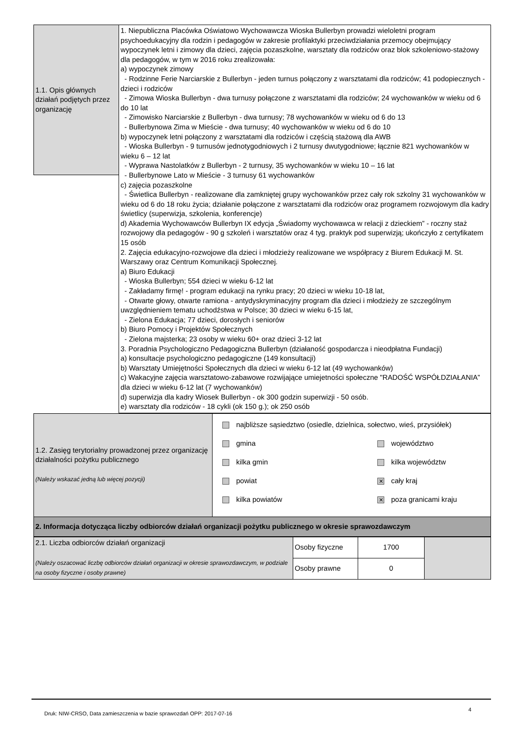| 1.1. Opis głównych działań podjętych przez organizację | 1. Niepubliczna Placówka Oświatowo Wychowawcza Wioska Bullerbyn prowadzi wieloletni program psychoedukacyjny dla rodzin i pedagogów w zakresie profilaktyki przeciwdziałania przemocy obejmujący wypoczynek letni i zimowy dla dzieci, zajęcia pozaszkolne, warsztaty dla rodziców oraz blok szkoleniowo-stażowy dla pedagogów, w tym w 2016 roku zrealizowała: a) wypoczynek zimowy - Rodzinne Ferie Narciarskie z Bullerbyn - jeden turnus połączony z warsztatami dla rodziców; 41 podopiecznych - dzieci i rodziców - Zimowa Wioska Bullerbyn - dwa turnusy połączone z warsztatami dla rodziców; 24 wychowanków w wieku od 6 do 10 lat - Zimowisko Narciarskie z Bullerbyn - dwa turnusy; 78 wychowanków w wieku od 6 do 13 - Bullerbynowa Zima w Mieście - dwa turnusy; 40 wychowanków w wieku od 6 do 10 b) wypoczynek letni połączony z warsztatami dla rodziców i częścią stażową dla AWB - Wioska Bullerbyn - 9 turnusów jednotygodniowych i 2 turnusy dwutygodniowe; łącznie 821 wychowanków w wieku 6 – 12 lat - Wyprawa Nastolatków z Bullerbyn - 2 turnusy, 35 wychowanków w wieku 10 – 16 lat - Bullerbynowe Lato w Mieście - 3 turnusy 61 wychowanków c) zajęcia pozaszkolne - Świetlica Bullerbyn - realizowane dla zamkniętej grupy wychowanków przez cały rok szkolny 31 wychowanków w wieku od 6 do 18 roku życia; działanie połączone z warsztatami dla rodziców oraz programem rozwojowym dla kadry świetlicy (superwizja, szkolenia, konferencje) d) Akademia Wychowawców Bullerbyn IX edycja „Świadomy wychowawca w relacji z dzieckiem” - roczny staż rozwojowy dla pedagogów - 90 g szkoleń i warsztatów oraz 4 tyg. praktyk pod superwizją; ukończyło z certyfikatem 15 osób 2. Zajęcia edukacyjno-rozwojowe dla dzieci i młodzieży realizowane we współpracy z Biurem Edukacji M. St. Warszawy oraz Centrum Komunikacji Społecznej. a) Biuro Edukacji - Wioska Bullerbyn; 554 dzieci w wieku 6-12 lat - Zakładamy firmę! - program edukacji na rynku pracy; 20 dzieci w wieku 10-18 lat, - Otwarte głowy, otwarte ramiona - antydyskryminacyjny program dla dzieci i młodzieży ze szczególnym uwzględnieniem tematu uchodźstwa w Polsce; 30 dzieci w wieku 6-15 lat, - Zielona Edukacja; 77 dzieci, dorosłych i seniorów b) Biuro Pomocy i Projektów Społecznych - Zielona majsterka; 23 osoby w wieku 60+ oraz dzieci 3-12 lat 3. Poradnia Psychologiczno Pedagogiczna Bullerbyn (działaność gospodarcza i nieodpłatna Fundacji) a) konsultacje psychologiczno pedagogiczne (149 konsultacji) b) Warsztaty Umiejętności Społecznych dla dzieci w wieku 6-12 lat (49 wychowanków) c) Wakacyjne zajęcia warsztatowo-zabawowe rozwijające umiejetności społeczne "RADOŚĆ WSPÓŁDZIAŁANIA” dla dzieci w wieku 6-12 lat (7 wychowanków) d) superwizja dla kadry Wiosek Bullerbyn - ok 300 godzin superwizji - 50 osób. e) warsztaty dla rodziców - 18 cykli (ok 150 g.); ok 250 osób |
| 1.2. Zasięg terytorialny prowadzonej przez organizację działalności pożytku publicznego (Należy wskazać jedną lub więcej pozycji) | najbliższe sąsiedztwo (osiedle, dzielnica, sołectwo, wieś, przysiółek) gmina kilka gmin powiat kilka powiatów województwo kilka województw ✕ cały kraj ✕ poza granicami kraju |
| 2. Informacja dotycząca liczby odbiorców działań organizacji pożytku publicznego w okresie sprawozdawczym | |
| 2.1. Liczba odbiorców działań organizacji (Należy oszacować liczbę odbiorców działań organizacji w okresie sprawozdawczym, w podziale na osoby fizyczne i osoby prawne) | Osoby fizyczne | 1700 | |
| | Osoby prawne | 0 | |
Druk: NIW-CRSO, Data zamieszczenia w bazie sprawozdań OPP: 2017-07-16 4